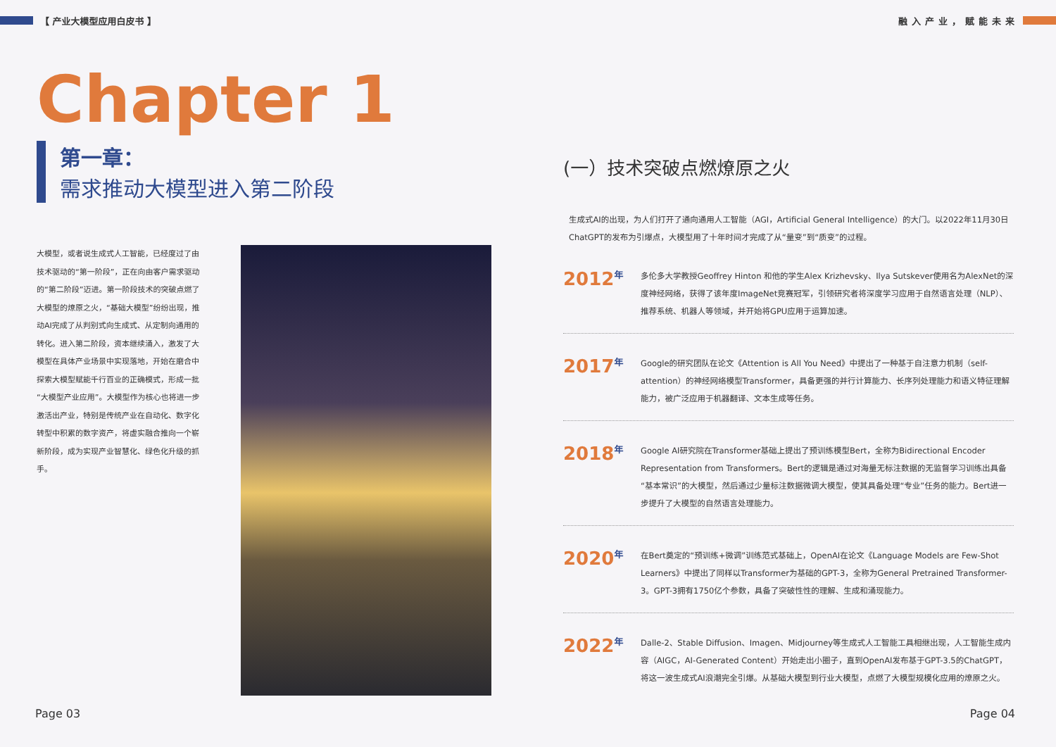【 产业大模型应用白皮书 】 融入产业，赋能未来
Chapter 1
第一章：
需求推动大模型进入第二阶段
大模型，或者说生成式人工智能，已经度过了由技术驱动的“第一阶段”，正在向由客户需求驱动的“第二阶段”迈进。第一阶段技术的突破点燃了大模型的燎原之火，“基础大模型”纷纷出现，推动AI完成了从判别式向生成式、从定制向通用的转化。进入第二阶段，资本继续涌入，激发了大模型在具体产业场景中实现落地，开始在磨合中探索大模型赋能千行百业的正确模式，形成一批“大模型产业应用”。大模型作为核心也将进一步激活出产业，特别是传统产业在自动化、数字化转型中积累的数字资产，将虚实融合推向一个崭新阶段，成为实现产业智慧化、绿色化升级的抓手。
(一）技术突破点燃燎原之火
生成式AI的出现，为人们打开了通向通用人工智能（AGI，Artificial General Intelligence）的大门。以2022年11月30日ChatGPT的发布为引爆点，大模型用了十年时间才完成了从“量变”到“质变”的过程。
2012<sup>年</sup>
多伦多大学教授Geoffrey Hinton 和他的学生Alex Krizhevsky、Ilya Sutskever使用名为AlexNet的深度神经网络，获得了该年度ImageNet竞赛冠军，引领研究者将深度学习应用于自然语言处理（NLP）、推荐系统、机器人等领域，并开始将GPU应用于运算加速。
2017<sup>年</sup>
Google的研究团队在论文《Attention is All You Need》中提出了一种基于自注意力机制（self-attention）的神经网络模型Transformer，具备更强的并行计算能力、长序列处理能力和语义特征理解能力，被广泛应用于机器翻译、文本生成等任务。
2018<sup>年</sup>
Google AI研究院在Transformer基础上提出了预训练模型Bert，全称为Bidirectional Encoder Representation from Transformers。Bert的逻辑是通过对海量无标注数据的无监督学习训练出具备“基本常识”的大模型，然后通过少量标注数据微调大模型，使其具备处理“专业”任务的能力。Bert进一步提升了大模型的自然语言处理能力。
2020<sup>年</sup>
在Bert奠定的“预训练+微调”训练范式基础上，OpenAI在论文《Language Models are Few-Shot Learners》中提出了同样以Transformer为基础的GPT-3，全称为General Pretrained Transformer-3。GPT-3拥有1750亿个参数，具备了突破性性的理解、生成和涌现能力。
2022<sup>年</sup>
Dalle-2、Stable Diffusion、Imagen、Midjourney等生成式人工智能工具相继出现，人工智能生成内容（AIGC，AI-Generated Content）开始走出小圈子，直到OpenAI发布基于GPT-3.5的ChatGPT，将这一波生成式AI浪潮完全引爆。从基础大模型到行业大模型，点燃了大模型规模化应用的燎原之火。
Page 03 Page 04